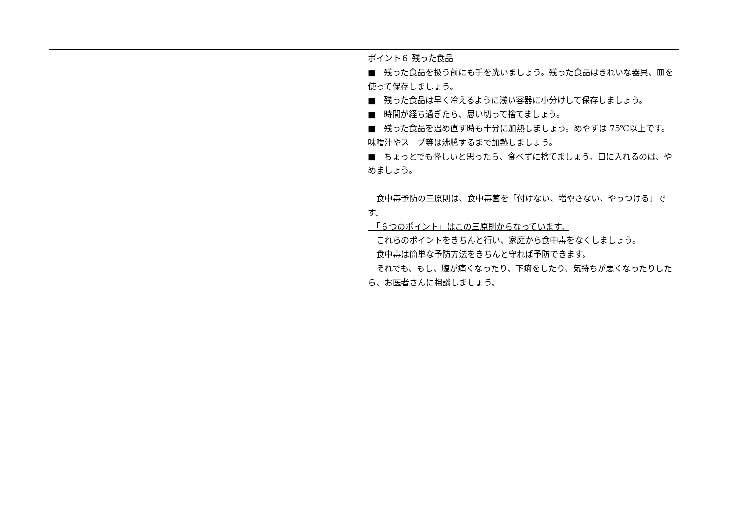| | ポイント６ 残った食品 ■ 残った食品を扱う前にも手を洗いましょう。残った食品はきれいな器具、皿を使って保存しましょう。 ■ 残った食品は早く冷えるように浅い容器に小分けして保存しましょう。 ■ 時間が経ち過ぎたら、思い切って捨てましょう。 ■ 残った食品を温め直す時も十分に加熱しましょう。めやすは 75℃以上です。味噌汁やスープ等は沸騰するまで加熱しましょう。 ■ ちょっとでも怪しいと思ったら、食べずに捨てましょう。口に入れるのは、やめましょう。 食中毒予防の三原則は、食中毒菌を「付けない、増やさない、やっつける」です。 「６つのポイント」はこの三原則からなっています。 これらのポイントをきちんと行い、家庭から食中毒をなくしましょう。 食中毒は簡単な予防方法をきちんと守れば予防できます。 それでも、もし、腹が痛くなったり、下痢をしたり、気持ちが悪くなったりしたら、お医者さんに相談しましょう。 |